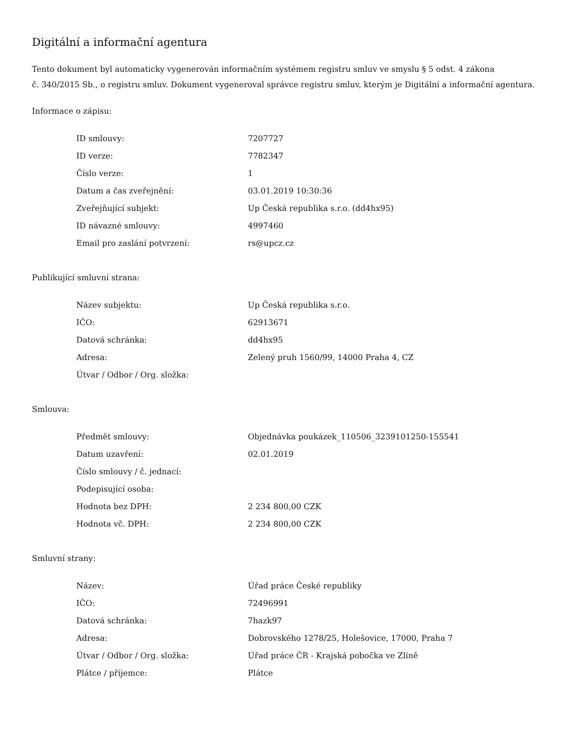Digitální a informační agentura
Tento dokument byl automaticky vygenerován informačním systémem registru smluv ve smyslu § 5 odst. 4 zákona
č. 340/2015 Sb., o registru smluv. Dokument vygeneroval správce registru smluv, kterým je Digitální a informační agentura.
Informace o zápisu:
| ID smlouvy: | 7207727 |
| ID verze: | 7782347 |
| Číslo verze: | 1 |
| Datum a čas zveřejnění: | 03.01.2019 10:30:36 |
| Zveřejňující subjekt: | Up Česká republika s.r.o. (dd4hx95) |
| ID návazné smlouvy: | 4997460 |
| Email pro zaslání potvrzení: | rs@upcz.cz |
Publikující smluvní strana:
| Název subjektu: | Up Česká republika s.r.o. |
| IČO: | 62913671 |
| Datová schránka: | dd4hx95 |
| Adresa: | Zelený pruh 1560/99, 14000 Praha 4, CZ |
| Útvar / Odbor / Org. složka: | |
Smlouva:
| Předmět smlouvy: | Objednávka poukázek_110506_3239101250-155541 |
| Datum uzavření: | 02.01.2019 |
| Číslo smlouvy / č. jednací: | |
| Podepisující osoba: | |
| Hodnota bez DPH: | 2 234 800,00 CZK |
| Hodnota vč. DPH: | 2 234 800,00 CZK |
Smluvní strany:
| Název: | Úřad práce České republiky |
| IČO: | 72496991 |
| Datová schránka: | 7hazk97 |
| Adresa: | Dobrovského 1278/25, Holešovice, 17000, Praha 7 |
| Útvar / Odbor / Org. složka: | Úřad práce ČR - Krajská pobočka ve Zlíně |
| Plátce / příjemce: | Plátce |